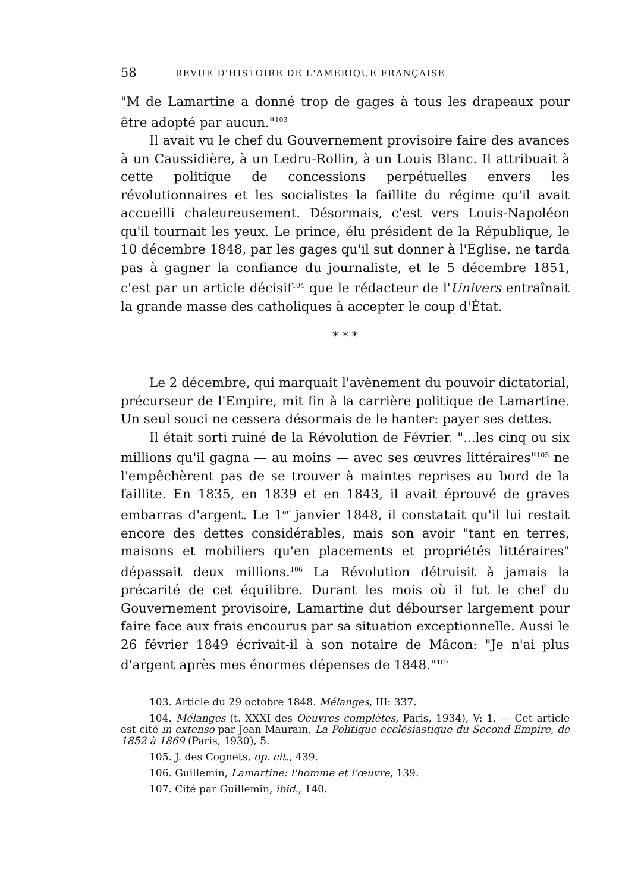58 REVUE D'HISTOIRE DE L'AMÉRIQUE FRANÇAISE
"M de Lamartine a donné trop de gages à tous les drapeaux pour être adopté par aucun."<sup>103</sup>
Il avait vu le chef du Gouvernement provisoire faire des avances à un Caussidière, à un Ledru-Rollin, à un Louis Blanc. Il attribuait à cette politique de concessions perpétuelles envers les révolutionnaires et les socialistes la faillite du régime qu'il avait accueilli chaleureusement. Désormais, c'est vers Louis-Napoléon qu'il tournait les yeux. Le prince, élu président de la République, le 10 décembre 1848, par les gages qu'il sut donner à l'Église, ne tarda pas à gagner la confiance du journaliste, et le 5 décembre 1851, c'est par un article décisif<sup>104</sup> que le rédacteur de l'Univers entraînait la grande masse des catholiques à accepter le coup d'État.
* * *
Le 2 décembre, qui marquait l'avènement du pouvoir dictatorial, précurseur de l'Empire, mit fin à la carrière politique de Lamartine. Un seul souci ne cessera désormais de le hanter: payer ses dettes.
Il était sorti ruiné de la Révolution de Février. "...les cinq ou six millions qu'il gagna — au moins — avec ses œuvres littéraires"<sup>105</sup> ne l'empêchèrent pas de se trouver à maintes reprises au bord de la faillite. En 1835, en 1839 et en 1843, il avait éprouvé de graves embarras d'argent. Le 1<sup>er</sup> janvier 1848, il constatait qu'il lui restait encore des dettes considérables, mais son avoir "tant en terres, maisons et mobiliers qu'en placements et propriétés littéraires" dépassait deux millions.<sup>106</sup> La Révolution détruisit à jamais la précarité de cet équilibre. Durant les mois où il fut le chef du Gouvernement provisoire, Lamartine dut débourser largement pour faire face aux frais encourus par sa situation exceptionnelle. Aussi le 26 février 1849 écrivait-il à son notaire de Mâcon: "Je n'ai plus d'argent après mes énormes dépenses de 1848."<sup>107</sup>
103. Article du 29 octobre 1848. Mélanges, III: 337.
104. Mélanges (t. XXXI des Oeuvres complètes, Paris, 1934), V: 1. — Cet article est cité in extenso par Jean Maurain, La Politique ecclésiastique du Second Empire, de 1852 à 1869 (Paris, 1930), 5.
105. J. des Cognets, op. cit., 439.
106. Guillemin, Lamartine: l'homme et l'œuvre, 139.
107. Cité par Guillemin, ibid., 140.